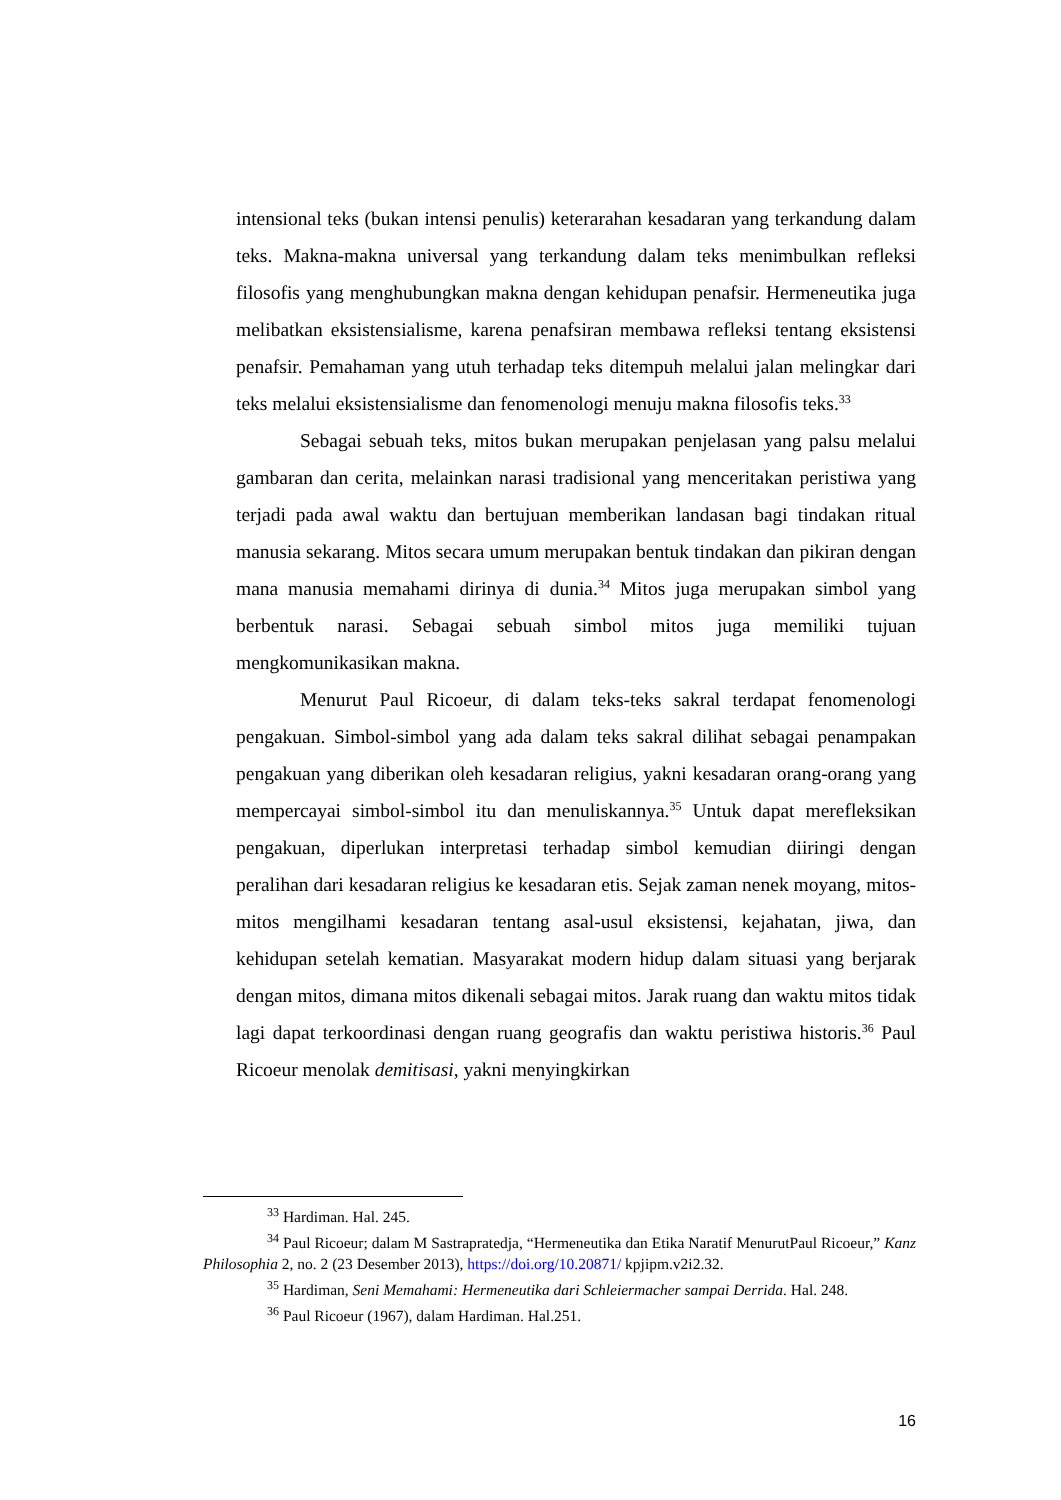intensional teks (bukan intensi penulis) keterarahan kesadaran yang terkandung dalam teks. Makna-makna universal yang terkandung dalam teks menimbulkan refleksi filosofis yang menghubungkan makna dengan kehidupan penafsir. Hermeneutika juga melibatkan eksistensialisme, karena penafsiran membawa refleksi tentang eksistensi penafsir. Pemahaman yang utuh terhadap teks ditempuh melalui jalan melingkar dari teks melalui eksistensialisme dan fenomenologi menuju makna filosofis teks.<sup>33</sup>
Sebagai sebuah teks, mitos bukan merupakan penjelasan yang palsu melalui gambaran dan cerita, melainkan narasi tradisional yang menceritakan peristiwa yang terjadi pada awal waktu dan bertujuan memberikan landasan bagi tindakan ritual manusia sekarang. Mitos secara umum merupakan bentuk tindakan dan pikiran dengan mana manusia memahami dirinya di dunia.<sup>34</sup> Mitos juga merupakan simbol yang berbentuk narasi. Sebagai sebuah simbol mitos juga memiliki tujuan mengkomunikasikan makna.
Menurut Paul Ricoeur, di dalam teks-teks sakral terdapat fenomenologi pengakuan. Simbol-simbol yang ada dalam teks sakral dilihat sebagai penampakan pengakuan yang diberikan oleh kesadaran religius, yakni kesadaran orang-orang yang mempercayai simbol-simbol itu dan menuliskannya.<sup>35</sup> Untuk dapat merefleksikan pengakuan, diperlukan interpretasi terhadap simbol kemudian diiringi dengan peralihan dari kesadaran religius ke kesadaran etis. Sejak zaman nenek moyang, mitos-mitos mengilhami kesadaran tentang asal-usul eksistensi, kejahatan, jiwa, dan kehidupan setelah kematian. Masyarakat modern hidup dalam situasi yang berjarak dengan mitos, dimana mitos dikenali sebagai mitos. Jarak ruang dan waktu mitos tidak lagi dapat terkoordinasi dengan ruang geografis dan waktu peristiwa historis.<sup>36</sup> Paul Ricoeur menolak demitisasi, yakni menyingkirkan
<sup>33</sup> Hardiman. Hal. 245.
<sup>34</sup> Paul Ricoeur; dalam M Sastrapratedja, “Hermeneutika dan Etika Naratif MenurutPaul Ricoeur,” Kanz Philosophia 2, no. 2 (23 Desember 2013), https://doi.org/10.20871/ kpjipm.v2i2.32.
<sup>35</sup> Hardiman, Seni Memahami: Hermeneutika dari Schleiermacher sampai Derrida. Hal. 248.
<sup>36</sup> Paul Ricoeur (1967), dalam Hardiman. Hal.251.
16